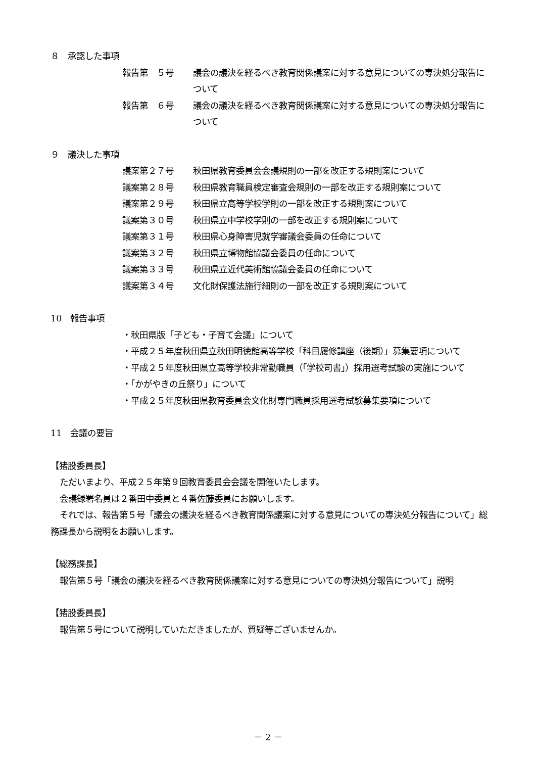８　承認した事項
報告第　５号 議会の議決を経るべき教育関係議案に対する意見についての専決処分報告について
報告第　６号 議会の議決を経るべき教育関係議案に対する意見についての専決処分報告について
９　議決した事項
議案第２７号 秋田県教育委員会会議規則の一部を改正する規則案について
議案第２８号 秋田県教育職員検定審査会規則の一部を改正する規則案について
議案第２９号 秋田県立高等学校学則の一部を改正する規則案について
議案第３０号 秋田県立中学校学則の一部を改正する規則案について
議案第３１号 秋田県心身障害児就学審議会委員の任命について
議案第３２号 秋田県立博物館協議会委員の任命について
議案第３３号 秋田県立近代美術館協議会委員の任命について
議案第３４号 文化財保護法施行細則の一部を改正する規則案について
10　報告事項
・秋田県版「子ども・子育て会議」について
・平成２５年度秋田県立秋田明徳館高等学校「科目履修講座（後期）」募集要項について
・平成２５年度秋田県立高等学校非常勤職員（「学校司書」）採用選考試験の実施について
・「かがやきの丘祭り」について
・平成２５年度秋田県教育委員会文化財専門職員採用選考試験募集要項について
11　会議の要旨
【猪股委員長】
ただいまより、平成２５年第９回教育委員会会議を開催いたします。
会議録署名員は２番田中委員と４番佐藤委員にお願いします。
それでは、報告第５号「議会の議決を経るべき教育関係議案に対する意見についての専決処分報告について」総務課長から説明をお願いします。
【総務課長】
報告第５号「議会の議決を経るべき教育関係議案に対する意見についての専決処分報告について」説明
【猪股委員長】
報告第５号について説明していただきましたが、質疑等ございませんか。
－ 2 －